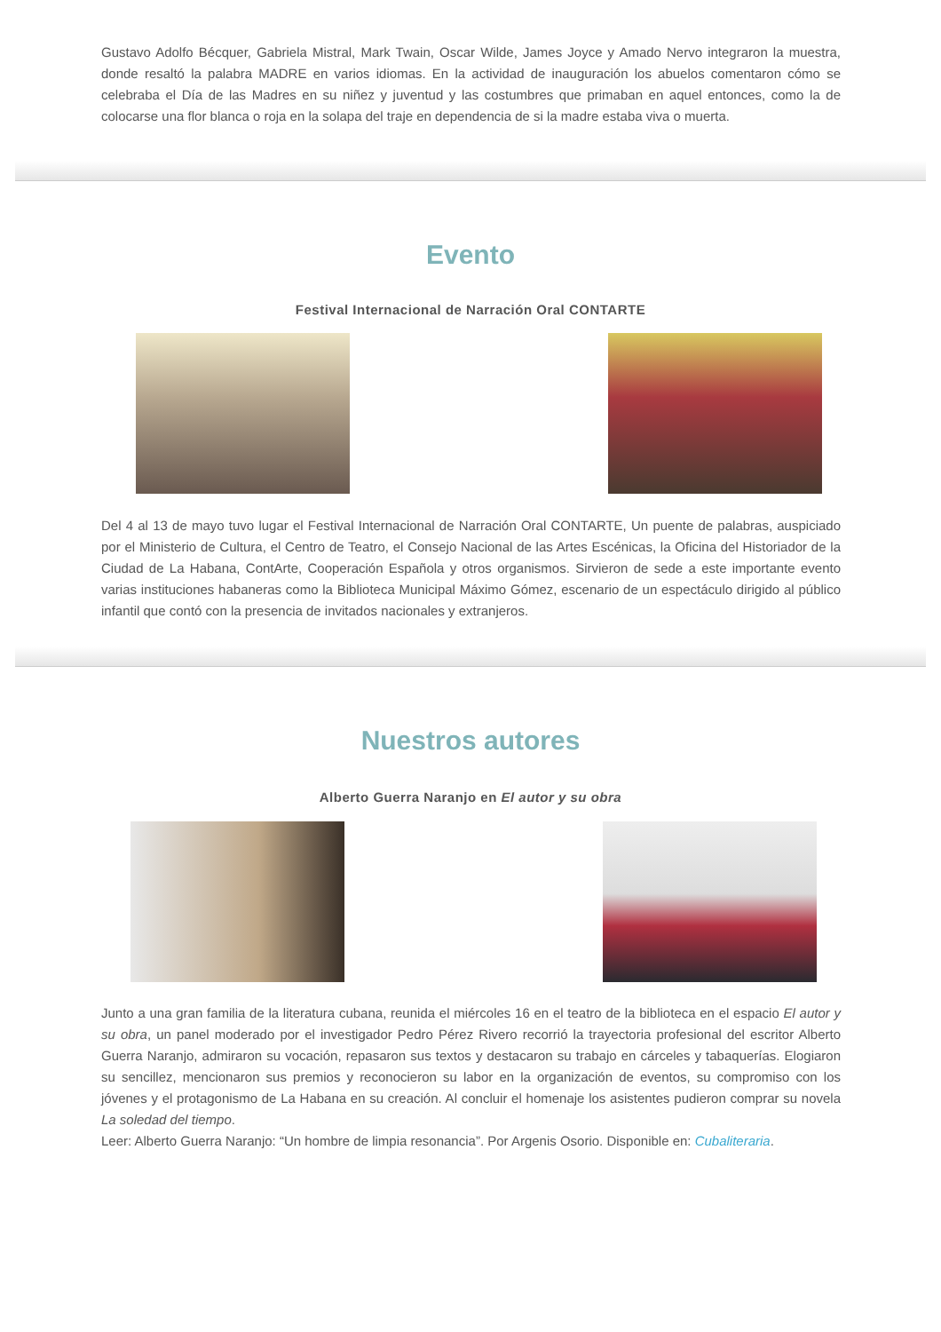Gustavo Adolfo Bécquer, Gabriela Mistral, Mark Twain, Oscar Wilde, James Joyce y Amado Nervo integraron la muestra, donde resaltó la palabra MADRE en varios idiomas. En la actividad de inauguración los abuelos comentaron cómo se celebraba el Día de las Madres en su niñez y juventud y las costumbres que primaban en aquel entonces, como la de colocarse una flor blanca o roja en la solapa del traje en dependencia de si la madre estaba viva o muerta.
Evento
Festival Internacional de Narración Oral CONTARTE
Del 4 al 13 de mayo tuvo lugar el Festival Internacional de Narración Oral CONTARTE, Un puente de palabras, auspiciado por el Ministerio de Cultura, el Centro de Teatro, el Consejo Nacional de las Artes Escénicas, la Oficina del Historiador de la Ciudad de La Habana, ContArte, Cooperación Española y otros organismos. Sirvieron de sede a este importante evento varias instituciones habaneras como la Biblioteca Municipal Máximo Gómez, escenario de un espectáculo dirigido al público infantil que contó con la presencia de invitados nacionales y extranjeros.
Nuestros autores
Alberto Guerra Naranjo en El autor y su obra
Junto a una gran familia de la literatura cubana, reunida el miércoles 16 en el teatro de la biblioteca en el espacio El autor y su obra, un panel moderado por el investigador Pedro Pérez Rivero recorrió la trayectoria profesional del escritor Alberto Guerra Naranjo, admiraron su vocación, repasaron sus textos y destacaron su trabajo en cárceles y tabaquerías. Elogiaron su sencillez, mencionaron sus premios y reconocieron su labor en la organización de eventos, su compromiso con los jóvenes y el protagonismo de La Habana en su creación. Al concluir el homenaje los asistentes pudieron comprar su novela La soledad del tiempo.
Leer: Alberto Guerra Naranjo: “Un hombre de limpia resonancia”. Por Argenis Osorio. Disponible en: Cubaliteraria.